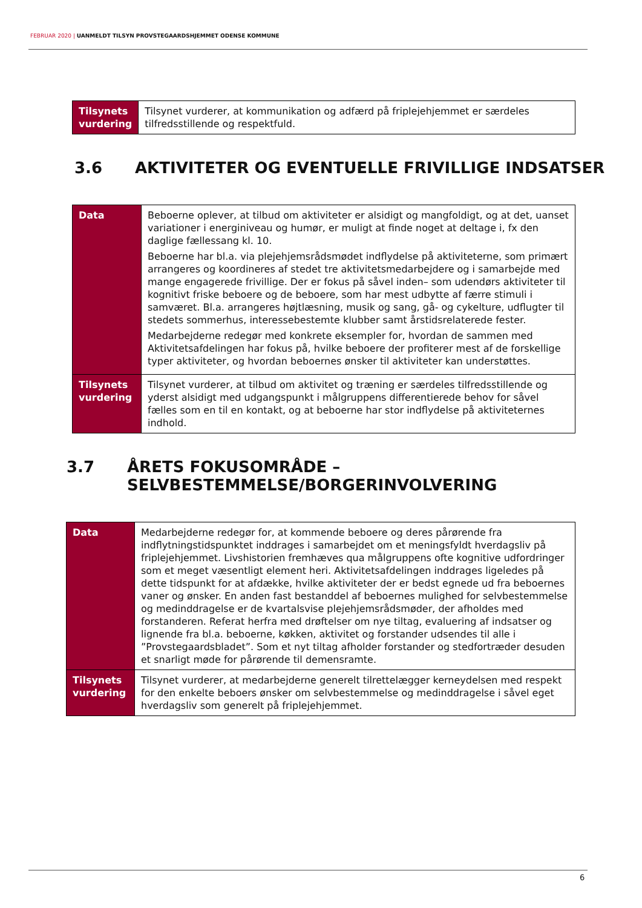FEBRUAR 2020 | UANMELDT TILSYN PROVSTEGAARDSHJEMMET ODENSE KOMMUNE
| Tilsynets vurdering | Tilsynet vurderer, at kommunikation og adfærd på friplejehjemmet er særdeles tilfredsstillende og respektfuld. |
3.6 AKTIVITETER OG EVENTUELLE FRIVILLIGE INDSATSER
| Data | Beboerne oplever, at tilbud om aktiviteter er alsidigt og mangfoldigt, og at det, uanset variationer i energiniveau og humør, er muligt at finde noget at deltage i, fx den daglige fællessang kl. 10. Beboerne har bl.a. via plejehjemsrådsmødet indflydelse på aktiviteterne, som primært arrangeres og koordineres af stedet tre aktivitetsmedarbejdere og i samarbejde med mange engagerede frivillige. Der er fokus på såvel inden– som udendørs aktiviteter til kognitivt friske beboere og de beboere, som har mest udbytte af færre stimuli i samværet. Bl.a. arrangeres højtlæsning, musik og sang, gå- og cykelture, udflugter til stedets sommerhus, interessebestemte klubber samt årstidsrelaterede fester. Medarbejderne redegør med konkrete eksempler for, hvordan de sammen med Aktivitetsafdelingen har fokus på, hvilke beboere der profiterer mest af de forskellige typer aktiviteter, og hvordan beboernes ønsker til aktiviteter kan understøttes. |
| Tilsynets vurdering | Tilsynet vurderer, at tilbud om aktivitet og træning er særdeles tilfredsstillende og yderst alsidigt med udgangspunkt i målgruppens differentierede behov for såvel fælles som en til en kontakt, og at beboerne har stor indflydelse på aktiviteternes indhold. |
3.7 ÅRETS FOKUSOMRÅDE – SELVBESTEMMELSE/BORGERINVOLVERING
| Data | Medarbejderne redegør for, at kommende beboere og deres pårørende fra indflytningstidspunktet inddrages i samarbejdet om et meningsfyldt hverdagsliv på friplejehjemmet. Livshistorien fremhæves qua målgruppens ofte kognitive udfordringer som et meget væsentligt element heri. Aktivitetsafdelingen inddrages ligeledes på dette tidspunkt for at afdække, hvilke aktiviteter der er bedst egnede ud fra beboernes vaner og ønsker. En anden fast bestanddel af beboernes mulighed for selvbestemmelse og medinddragelse er de kvartalsvise plejehjemsrådsmøder, der afholdes med forstanderen. Referat herfra med drøftelser om nye tiltag, evaluering af indsatser og lignende fra bl.a. beboerne, køkken, aktivitet og forstander udsendes til alle i ”Provstegaardsbladet”. Som et nyt tiltag afholder forstander og stedfortræder desuden et snarligt møde for pårørende til demensramte. |
| Tilsynets vurdering | Tilsynet vurderer, at medarbejderne generelt tilrettelægger kerneydelsen med respekt for den enkelte beboers ønsker om selvbestemmelse og medinddragelse i såvel eget hverdagsliv som generelt på friplejehjemmet. |
6